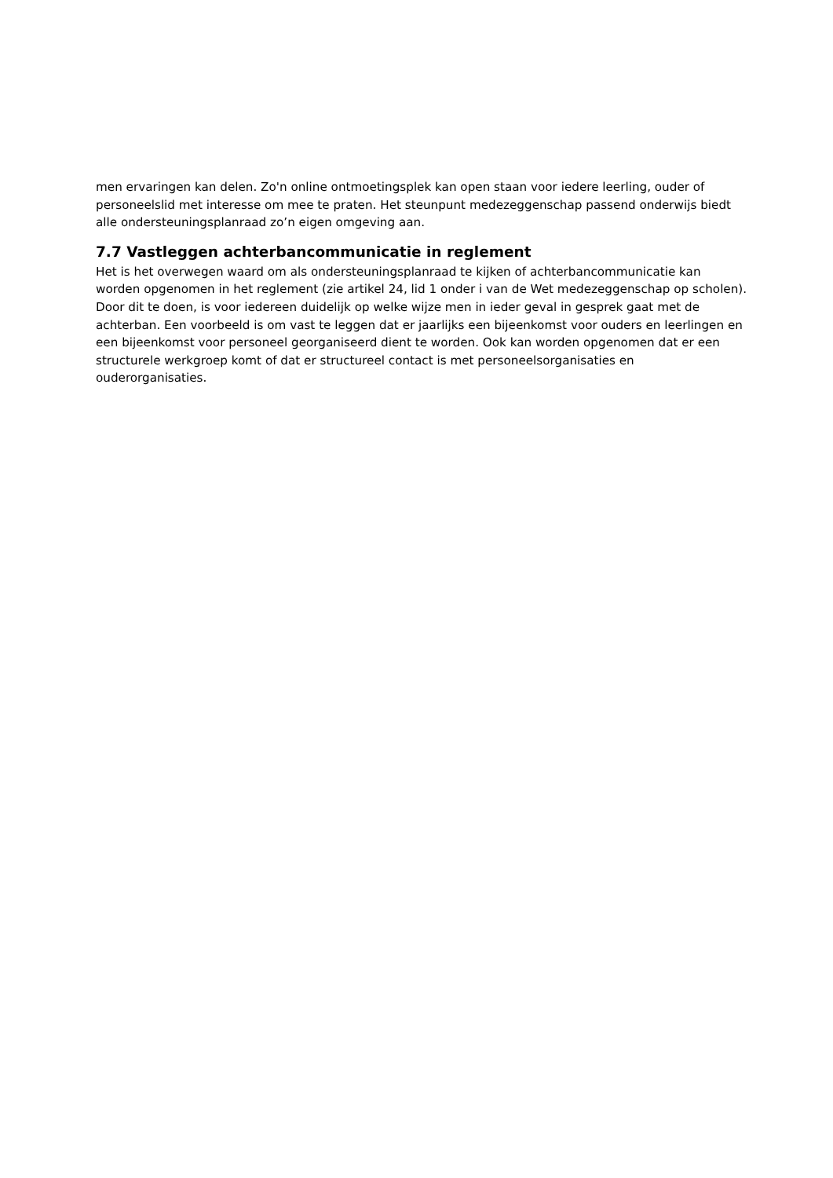men ervaringen kan delen. Zo'n online ontmoetingsplek kan open staan voor iedere leerling, ouder of personeelslid met interesse om mee te praten. Het steunpunt medezeggenschap passend onderwijs biedt alle ondersteuningsplanraad zo’n eigen omgeving aan.
7.7 Vastleggen achterbancommunicatie in reglement
Het is het overwegen waard om als ondersteuningsplanraad te kijken of achterbancommunicatie kan worden opgenomen in het reglement (zie artikel 24, lid 1 onder i van de Wet medezeggenschap op scholen). Door dit te doen, is voor iedereen duidelijk op welke wijze men in ieder geval in gesprek gaat met de achterban. Een voorbeeld is om vast te leggen dat er jaarlijks een bijeenkomst voor ouders en leerlingen en een bijeenkomst voor personeel georganiseerd dient te worden. Ook kan worden opgenomen dat er een structurele werkgroep komt of dat er structureel contact is met personeelsorganisaties en ouderorganisaties.